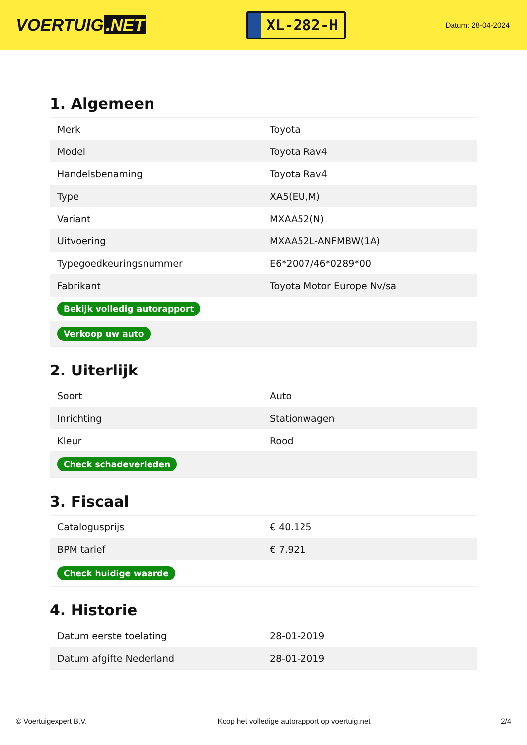VOERTUIG.NET
XL-282-H
Datum: 28-04-2024
1. Algemeen
| Merk | Toyota |
| Model | Toyota Rav4 |
| Handelsbenaming | Toyota Rav4 |
| Type | XA5(EU,M) |
| Variant | MXAA52(N) |
| Uitvoering | MXAA52L-ANFMBW(1A) |
| Typegoedkeuringsnummer | E6*2007/46*0289*00 |
| Fabrikant | Toyota Motor Europe Nv/sa |
| Bekijk volledig autorapport | |
| Verkoop uw auto | |
2. Uiterlijk
| Soort | Auto |
| Inrichting | Stationwagen |
| Kleur | Rood |
| Check schadeverleden | |
3. Fiscaal
| Catalogusprijs | € 40.125 |
| BPM tarief | € 7.921 |
| Check huidige waarde | |
4. Historie
| Datum eerste toelating | 28-01-2019 |
| Datum afgifte Nederland | 28-01-2019 |
© Voertuigexpert B.V. Koop het volledige autorapport op voertuig.net 2/4